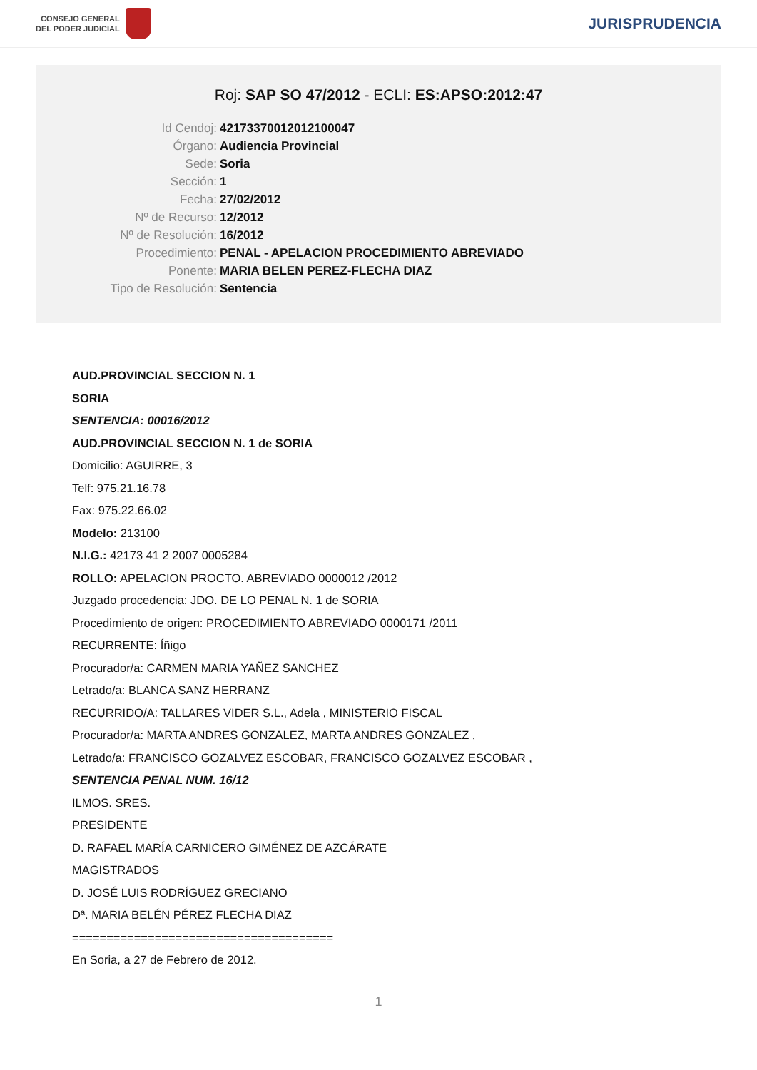CONSEJO GENERAL
DEL PODER JUDICIAL
JURISPRUDENCIA
Roj: SAP SO 47/2012 - ECLI: ES:APSO:2012:47
Id Cendoj: 42173370012012100047
Órgano: Audiencia Provincial
Sede: Soria
Sección: 1
Fecha: 27/02/2012
Nº de Recurso: 12/2012
Nº de Resolución: 16/2012
Procedimiento: PENAL - APELACION PROCEDIMIENTO ABREVIADO
Ponente: MARIA BELEN PEREZ-FLECHA DIAZ
Tipo de Resolución: Sentencia
AUD.PROVINCIAL SECCION N. 1
SORIA
SENTENCIA: 00016/2012
AUD.PROVINCIAL SECCION N. 1 de SORIA
Domicilio: AGUIRRE, 3
Telf: 975.21.16.78
Fax: 975.22.66.02
Modelo: 213100
N.I.G.: 42173 41 2 2007 0005284
ROLLO: APELACION PROCTO. ABREVIADO 0000012 /2012
Juzgado procedencia: JDO. DE LO PENAL N. 1 de SORIA
Procedimiento de origen: PROCEDIMIENTO ABREVIADO 0000171 /2011
RECURRENTE: Íñigo
Procurador/a: CARMEN MARIA YAÑEZ SANCHEZ
Letrado/a: BLANCA SANZ HERRANZ
RECURRIDO/A: TALLARES VIDER S.L., Adela , MINISTERIO FISCAL
Procurador/a: MARTA ANDRES GONZALEZ, MARTA ANDRES GONZALEZ ,
Letrado/a: FRANCISCO GOZALVEZ ESCOBAR, FRANCISCO GOZALVEZ ESCOBAR ,
SENTENCIA PENAL NUM. 16/12
ILMOS. SRES.
PRESIDENTE
D. RAFAEL MARÍA CARNICERO GIMÉNEZ DE AZCÁRATE
MAGISTRADOS
D. JOSÉ LUIS RODRÍGUEZ GRECIANO
Dª. MARIA BELÉN PÉREZ FLECHA DIAZ
======================================
En Soria, a 27 de Febrero de 2012.
1